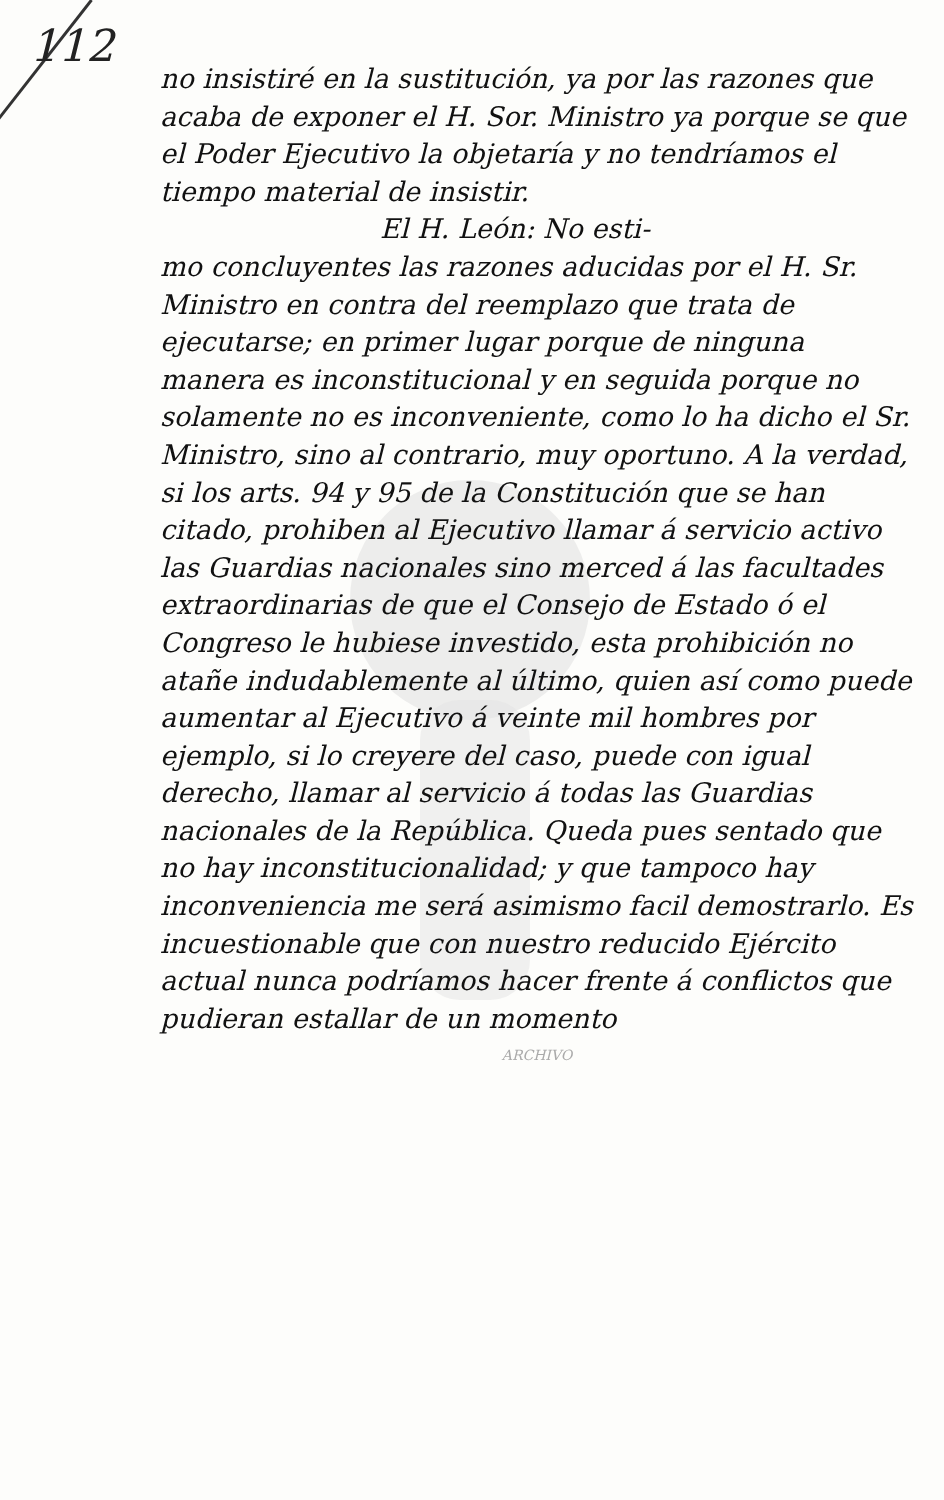112
no insistiré en la sustitución, ya por las razones que acaba de exponer el H. Sor. Ministro ya porque se que el Poder Ejecutivo la objetaría y no tendríamos el tiempo material de insistir.
El H. León: No esti-
mo concluyentes las razones aducidas por el H. Sr. Ministro en contra del reemplazo que trata de ejecutarse; en primer lugar porque de ninguna manera es inconstitucional y en seguida porque no solamente no es inconveniente, como lo ha dicho el Sr. Ministro, sino al contrario, muy oportuno. A la verdad, si los arts. 94 y 95 de la Constitución que se han citado, prohiben al Ejecutivo llamar á servicio activo las Guardias nacionales sino merced á las facultades extraordinarias de que el Consejo de Estado ó el Congreso le hubiese investido, esta prohibición no atañe indudablemente al último, quien así como puede aumentar al Ejecutivo á veinte mil hombres por ejemplo, si lo creyere del caso, puede con igual derecho, llamar al servicio á todas las Guardias nacionales de la República. Queda pues sentado que no hay inconstitucionalidad; y que tampoco hay inconveniencia me será asimismo facil demostrarlo. Es incuestionable que con nuestro reducido Ejército actual nunca podríamos hacer frente á conflictos que pudieran estallar de un momento
ARCHIVO